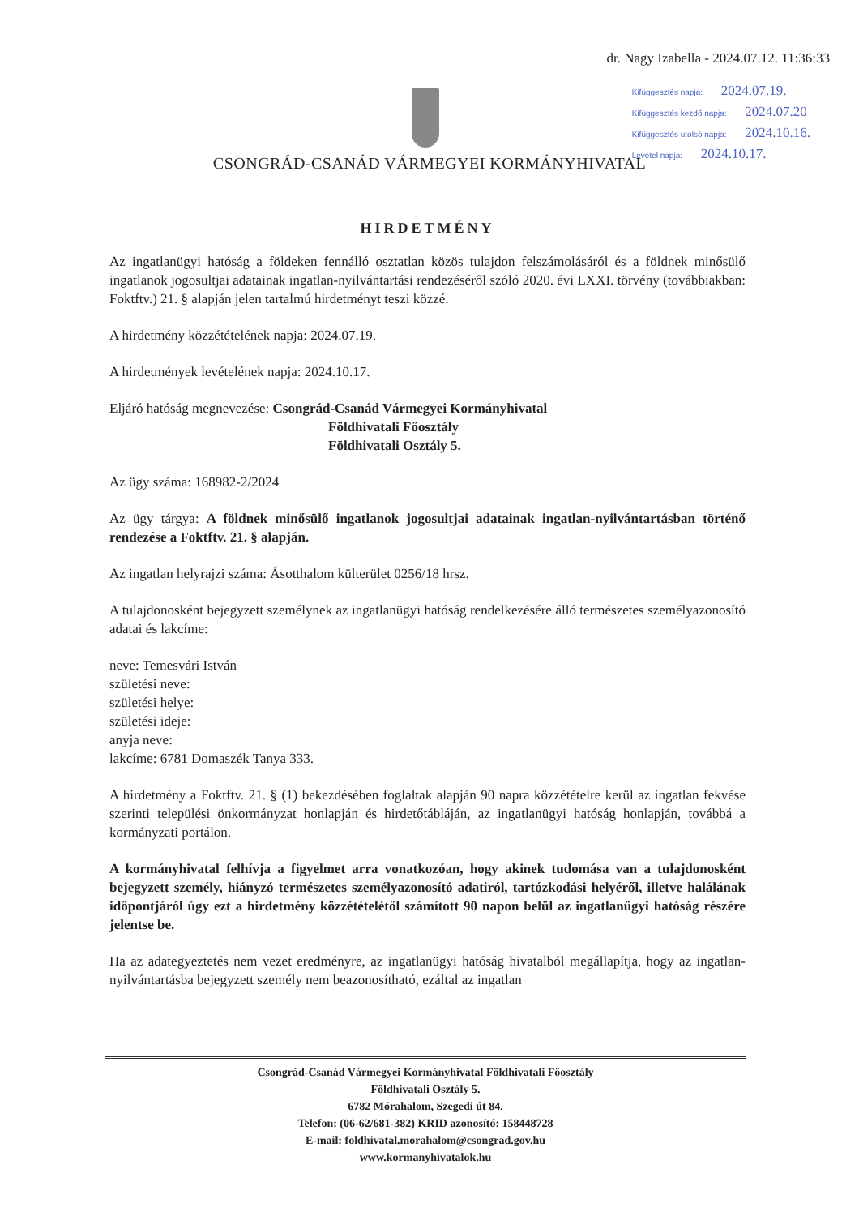dr. Nagy Izabella - 2024.07.12. 11:36:33
Kifüggesztés napja: 2024.07.19.
Kifüggesztés kezdő napja: 2024.07.20
Kifüggesztés utolsó napja: 2024.10.16.
Levétel napja: 2024.10.17.
CSONGRÁD-CSANÁD VÁRMEGYEI KORMÁNYHIVATAL
HIRDETMÉNY
Az ingatlanügyi hatóság a földeken fennálló osztatlan közös tulajdon felszámolásáról és a földnek minősülő ingatlanok jogosultjai adatainak ingatlan-nyilvántartási rendezéséről szóló 2020. évi LXXI. törvény (továbbiakban: Foktftv.) 21. § alapján jelen tartalmú hirdetményt teszi közzé.
A hirdetmény közzétételének napja: 2024.07.19.
A hirdetmények levételének napja: 2024.10.17.
Eljáró hatóság megnevezése: Csongrád-Csanád Vármegyei Kormányhivatal
Földhivatali Főosztály
Földhivatali Osztály 5.
Az ügy száma: 168982-2/2024
Az ügy tárgya: A földnek minősülő ingatlanok jogosultjai adatainak ingatlan-nyilvántartásban történő rendezése a Foktftv. 21. § alapján.
Az ingatlan helyrajzi száma: Ásotthalom külterület 0256/18 hrsz.
A tulajdonosként bejegyzett személynek az ingatlanügyi hatóság rendelkezésére álló természetes személyazonosító adatai és lakcíme:
neve: Temesvári István
születési neve:
születési helye:
születési ideje:
anyja neve:
lakcíme: 6781 Domaszék Tanya 333.
A hirdetmény a Foktftv. 21. § (1) bekezdésében foglaltak alapján 90 napra közzétételre kerül az ingatlan fekvése szerinti települési önkormányzat honlapján és hirdetőtábláján, az ingatlanügyi hatóság honlapján, továbbá a kormányzati portálon.
A kormányhivatal felhívja a figyelmet arra vonatkozóan, hogy akinek tudomása van a tulajdonosként bejegyzett személy, hiányzó természetes személyazonosító adatiról, tartózkodási helyéről, illetve halálának időpontjáról úgy ezt a hirdetmény közzétételétől számított 90 napon belül az ingatlanügyi hatóság részére jelentse be.
Ha az adategyeztetés nem vezet eredményre, az ingatlanügyi hatóság hivatalból megállapítja, hogy az ingatlan-nyilvántartásba bejegyzett személy nem beazonosítható, ezáltal az ingatlan
Csongrád-Csanád Vármegyei Kormányhivatal Földhivatali Főosztály
Földhivatali Osztály 5.
6782 Mórahalom, Szegedi út 84.
Telefon: (06-62/681-382) KRID azonosító: 158448728
E-mail: foldhivatal.morahalom@csongrad.gov.hu
www.kormanyhivatalok.hu